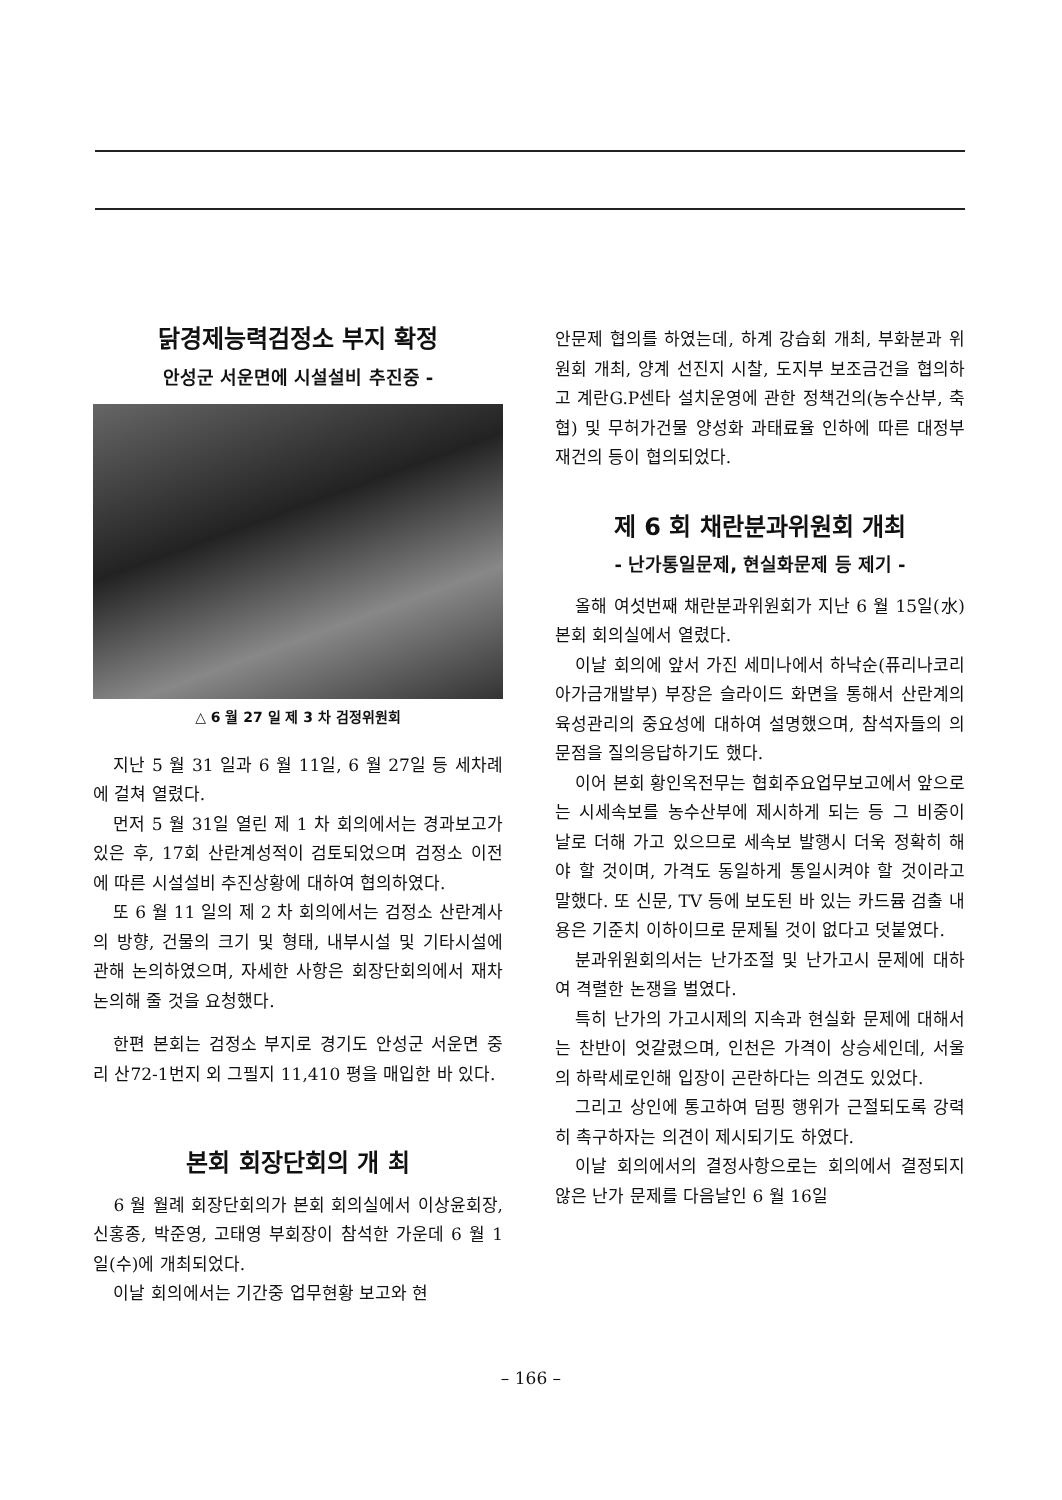닭경제능력검정소 부지 확정
안성군 서운면에 시설설비 추진중 -
△ 6 월 27 일 제 3 차 검정위원회
지난 5 월 31 일과 6 월 11일, 6 월 27일 등 세차례에 걸쳐 열렸다.
먼저 5 월 31일 열린 제 1 차 회의에서는 경과보고가 있은 후, 17회 산란계성적이 검토되었으며 검정소 이전에 따른 시설설비 추진상황에 대하여 협의하였다.
또 6 월 11 일의 제 2 차 회의에서는 검정소 산란계사의 방향, 건물의 크기 및 형태, 내부시설 및 기타시설에 관해 논의하였으며, 자세한 사항은 회장단회의에서 재차 논의해 줄 것을 요청했다.
한편 본회는 검정소 부지로 경기도 안성군 서운면 중리 산72-1번지 외 그필지 11,410 평을 매입한 바 있다.
본회 회장단회의 개 최
6 월 월례 회장단회의가 본회 회의실에서 이상윤회장, 신홍종, 박준영, 고태영 부회장이 참석한 가운데 6 월 1 일(수)에 개최되었다.
이날 회의에서는 기간중 업무현황 보고와 현
안문제 협의를 하였는데, 하계 강습회 개최, 부화분과 위원회 개최, 양계 선진지 시찰, 도지부 보조금건을 협의하고 계란G.P센타 설치운영에 관한 정책건의(농수산부, 축협) 및 무허가건물 양성화 과태료율 인하에 따른 대정부 재건의 등이 협의되었다.
제 6 회 채란분과위원회 개최
- 난가통일문제, 현실화문제 등 제기 -
올해 여섯번째 채란분과위원회가 지난 6 월 15일(水) 본회 회의실에서 열렸다.
이날 회의에 앞서 가진 세미나에서 하낙순(퓨리나코리아가금개발부) 부장은 슬라이드 화면을 통해서 산란계의 육성관리의 중요성에 대하여 설명했으며, 참석자들의 의문점을 질의응답하기도 했다.
이어 본회 황인옥전무는 협회주요업무보고에서 앞으로는 시세속보를 농수산부에 제시하게 되는 등 그 비중이 날로 더해 가고 있으므로 세속보 발행시 더욱 정확히 해야 할 것이며, 가격도 동일하게 통일시켜야 할 것이라고 말했다. 또 신문, TV 등에 보도된 바 있는 카드뮴 검출 내용은 기준치 이하이므로 문제될 것이 없다고 덧붙였다.
분과위원회의서는 난가조절 및 난가고시 문제에 대하여 격렬한 논쟁을 벌였다.
특히 난가의 가고시제의 지속과 현실화 문제에 대해서는 찬반이 엇갈렸으며, 인천은 가격이 상승세인데, 서울의 하락세로인해 입장이 곤란하다는 의견도 있었다.
그리고 상인에 통고하여 덤핑 행위가 근절되도록 강력히 촉구하자는 의견이 제시되기도 하였다.
이날 회의에서의 결정사항으로는 회의에서 결정되지 않은 난가 문제를 다음날인 6 월 16일
– 166 –